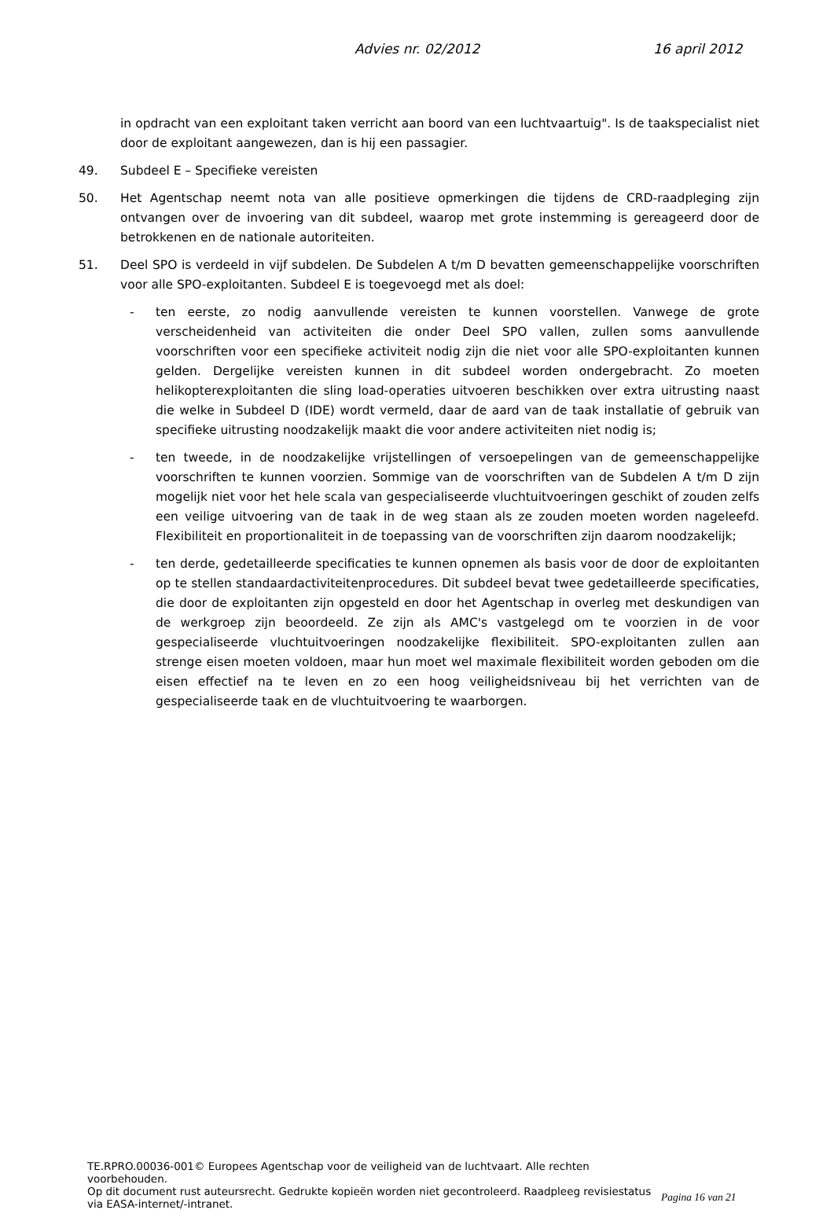Advies nr. 02/2012 16 april 2012
in opdracht van een exploitant taken verricht aan boord van een luchtvaartuig". Is de taakspecialist niet door de exploitant aangewezen, dan is hij een passagier.
49. Subdeel E – Specifieke vereisten
50. Het Agentschap neemt nota van alle positieve opmerkingen die tijdens de CRD-raadpleging zijn ontvangen over de invoering van dit subdeel, waarop met grote instemming is gereageerd door de betrokkenen en de nationale autoriteiten.
51. Deel SPO is verdeeld in vijf subdelen. De Subdelen A t/m D bevatten gemeenschappelijke voorschriften voor alle SPO-exploitanten. Subdeel E is toegevoegd met als doel:
- ten eerste, zo nodig aanvullende vereisten te kunnen voorstellen. Vanwege de grote verscheidenheid van activiteiten die onder Deel SPO vallen, zullen soms aanvullende voorschriften voor een specifieke activiteit nodig zijn die niet voor alle SPO-exploitanten kunnen gelden. Dergelijke vereisten kunnen in dit subdeel worden ondergebracht. Zo moeten helikopterexploitanten die sling load-operaties uitvoeren beschikken over extra uitrusting naast die welke in Subdeel D (IDE) wordt vermeld, daar de aard van de taak installatie of gebruik van specifieke uitrusting noodzakelijk maakt die voor andere activiteiten niet nodig is;
- ten tweede, in de noodzakelijke vrijstellingen of versoepelingen van de gemeenschappelijke voorschriften te kunnen voorzien. Sommige van de voorschriften van de Subdelen A t/m D zijn mogelijk niet voor het hele scala van gespecialiseerde vluchtuitvoeringen geschikt of zouden zelfs een veilige uitvoering van de taak in de weg staan als ze zouden moeten worden nageleefd. Flexibiliteit en proportionaliteit in de toepassing van de voorschriften zijn daarom noodzakelijk;
- ten derde, gedetailleerde specificaties te kunnen opnemen als basis voor de door de exploitanten op te stellen standaardactiviteitenprocedures. Dit subdeel bevat twee gedetailleerde specificaties, die door de exploitanten zijn opgesteld en door het Agentschap in overleg met deskundigen van de werkgroep zijn beoordeeld. Ze zijn als AMC's vastgelegd om te voorzien in de voor gespecialiseerde vluchtuitvoeringen noodzakelijke flexibiliteit. SPO-exploitanten zullen aan strenge eisen moeten voldoen, maar hun moet wel maximale flexibiliteit worden geboden om die eisen effectief na te leven en zo een hoog veiligheidsniveau bij het verrichten van de gespecialiseerde taak en de vluchtuitvoering te waarborgen.
TE.RPRO.00036-001© Europees Agentschap voor de veiligheid van de luchtvaart. Alle rechten voorbehouden.
Op dit document rust auteursrecht. Gedrukte kopieën worden niet gecontroleerd. Raadpleeg revisiestatus via EASA-internet/-intranet.
Pagina 16 van 21